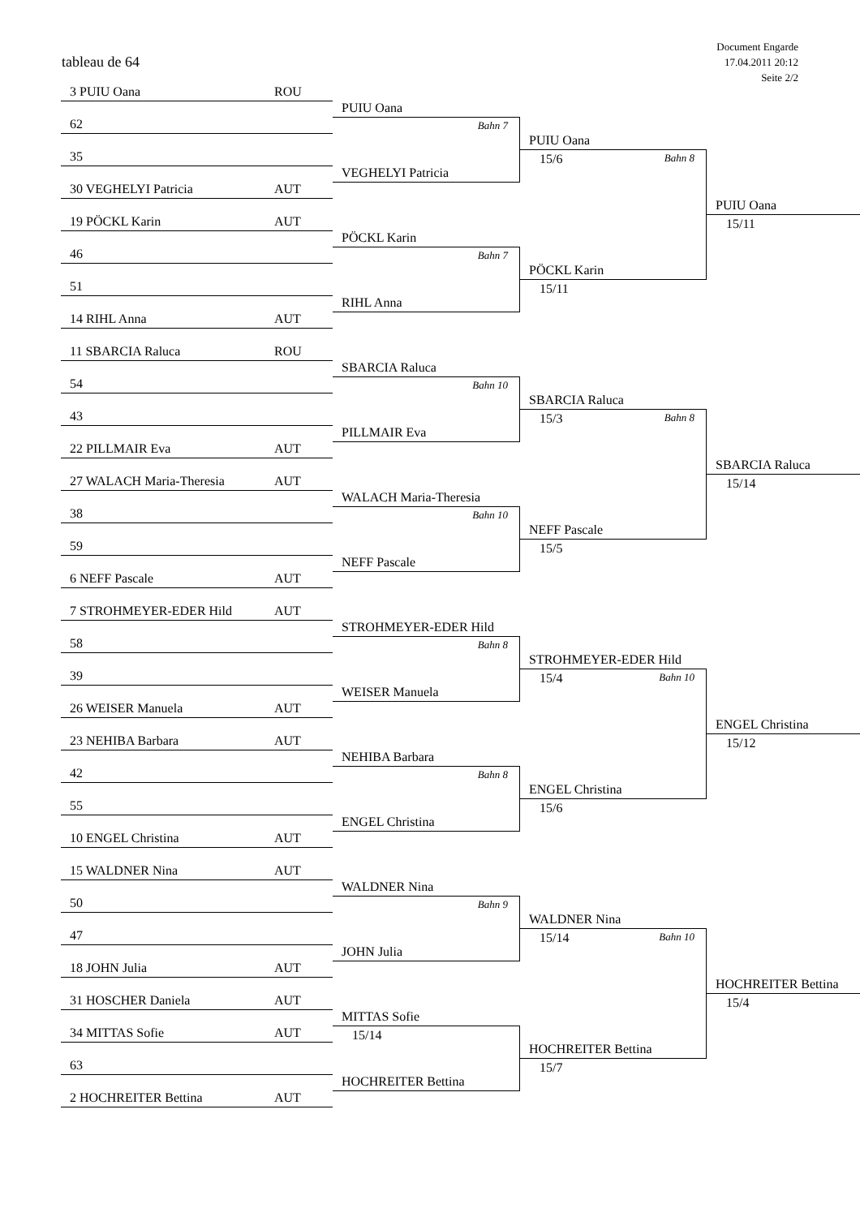tableau de 64
Document Engarde
17.04.2011 20:12
Seite 2/2
3 PUIU Oana ROU
PUIU Oana
62
Bahn 7
VEGHELYI Patricia
PUIU Oana
35
15/6 Bahn 8
PÖCKL Karin
30 VEGHELYI Patricia AUT
PUIU Oana
19 PÖCKL Karin AUT
15/11
PÖCKL Karin
46
Bahn 7
RIHL Anna
51
15/11
14 RIHL Anna AUT
11 SBARCIA Raluca ROU
SBARCIA Raluca
54
Bahn 10
PILLMAIR Eva
SBARCIA Raluca
43
15/3 Bahn 8
NEFF Pascale
22 PILLMAIR Eva AUT
SBARCIA Raluca
27 WALACH Maria-Theresia AUT
15/14
WALACH Maria-Theresia
38
Bahn 10
NEFF Pascale
59
15/5
6 NEFF Pascale AUT
7 STROHMEYER-EDER Hild AUT
STROHMEYER-EDER Hild
58
Bahn 8
WEISER Manuela
STROHMEYER-EDER Hild
39
15/4 Bahn 10
ENGEL Christina
26 WEISER Manuela AUT
ENGEL Christina
23 NEHIBA Barbara AUT
15/12
NEHIBA Barbara
42
Bahn 8
ENGEL Christina
55
15/6
10 ENGEL Christina AUT
15 WALDNER Nina AUT
WALDNER Nina
50
Bahn 9
JOHN Julia
WALDNER Nina
47
15/14 Bahn 10
HOCHREITER Bettina
18 JOHN Julia AUT
HOCHREITER Bettina
31 HOSCHER Daniela AUT
15/4
MITTAS Sofie
34 MITTAS Sofie AUT
15/14
HOCHREITER Bettina
63
15/7
2 HOCHREITER Bettina AUT